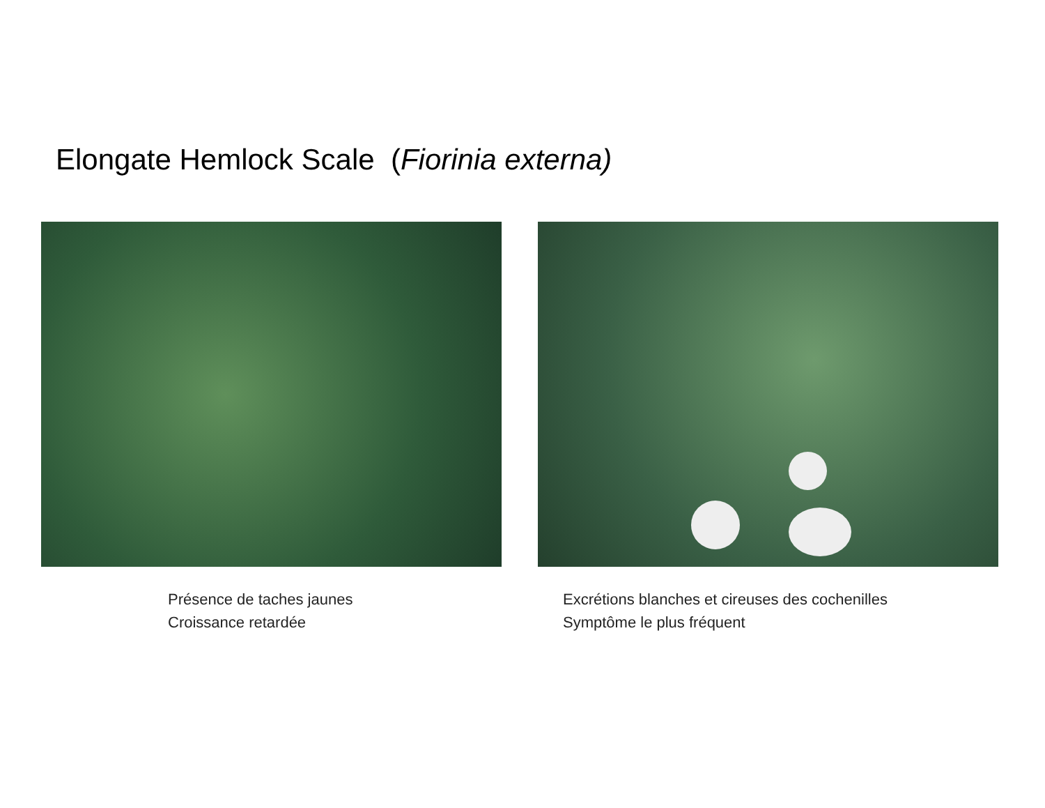Elongate Hemlock Scale (Fiorinia externa)
Présence de taches jaunes
Croissance retardée
Excrétions blanches et cireuses des cochenilles
Symptôme le plus fréquent